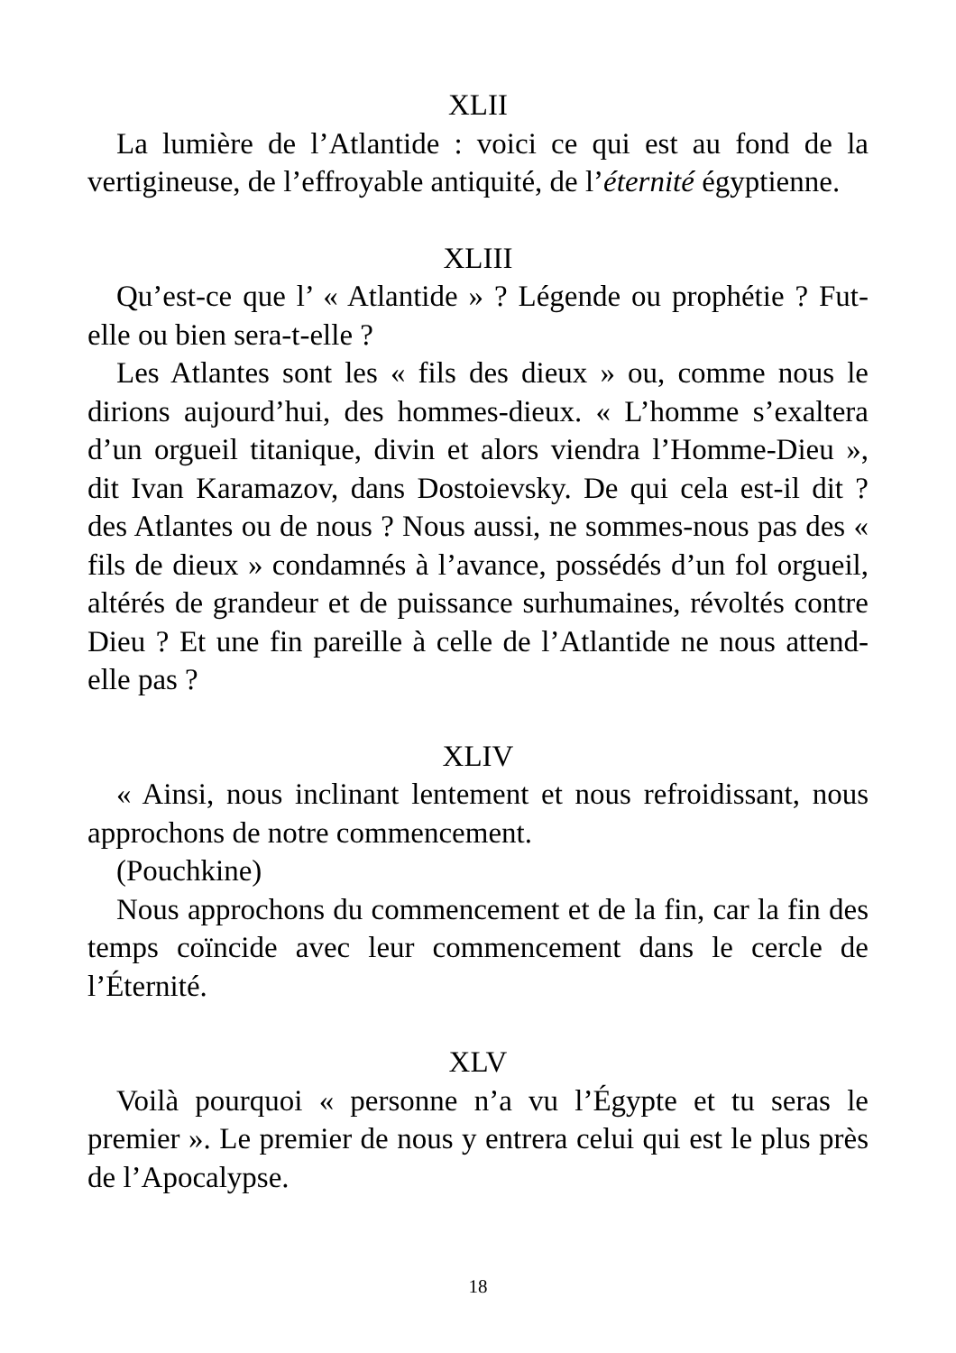XLII
La lumière de l’Atlantide : voici ce qui est au fond de la vertigineuse, de l’effroyable antiquité, de l’éternité égyptienne.
XLIII
Qu’est-ce que l’ « Atlantide » ? Légende ou prophétie ? Fut-elle ou bien sera-t-elle ?
Les Atlantes sont les « fils des dieux » ou, comme nous le dirions aujourd’hui, des hommes-dieux. « L’homme s’exaltera d’un orgueil titanique, divin et alors viendra l’Homme-Dieu », dit Ivan Karamazov, dans Dostoievsky. De qui cela est-il dit ? des Atlantes ou de nous ? Nous aussi, ne sommes-nous pas des « fils de dieux » condamnés à l’avance, possédés d’un fol orgueil, altérés de grandeur et de puissance surhumaines, révoltés contre Dieu ? Et une fin pareille à celle de l’Atlantide ne nous attend-elle pas ?
XLIV
« Ainsi, nous inclinant lentement et nous refroidissant, nous approchons de notre commencement.
(Pouchkine)
Nous approchons du commencement et de la fin, car la fin des temps coïncide avec leur commencement dans le cercle de l’Éternité.
XLV
Voilà pourquoi « personne n’a vu l’Égypte et tu seras le premier ». Le premier de nous y entrera celui qui est le plus près de l’Apocalypse.
18